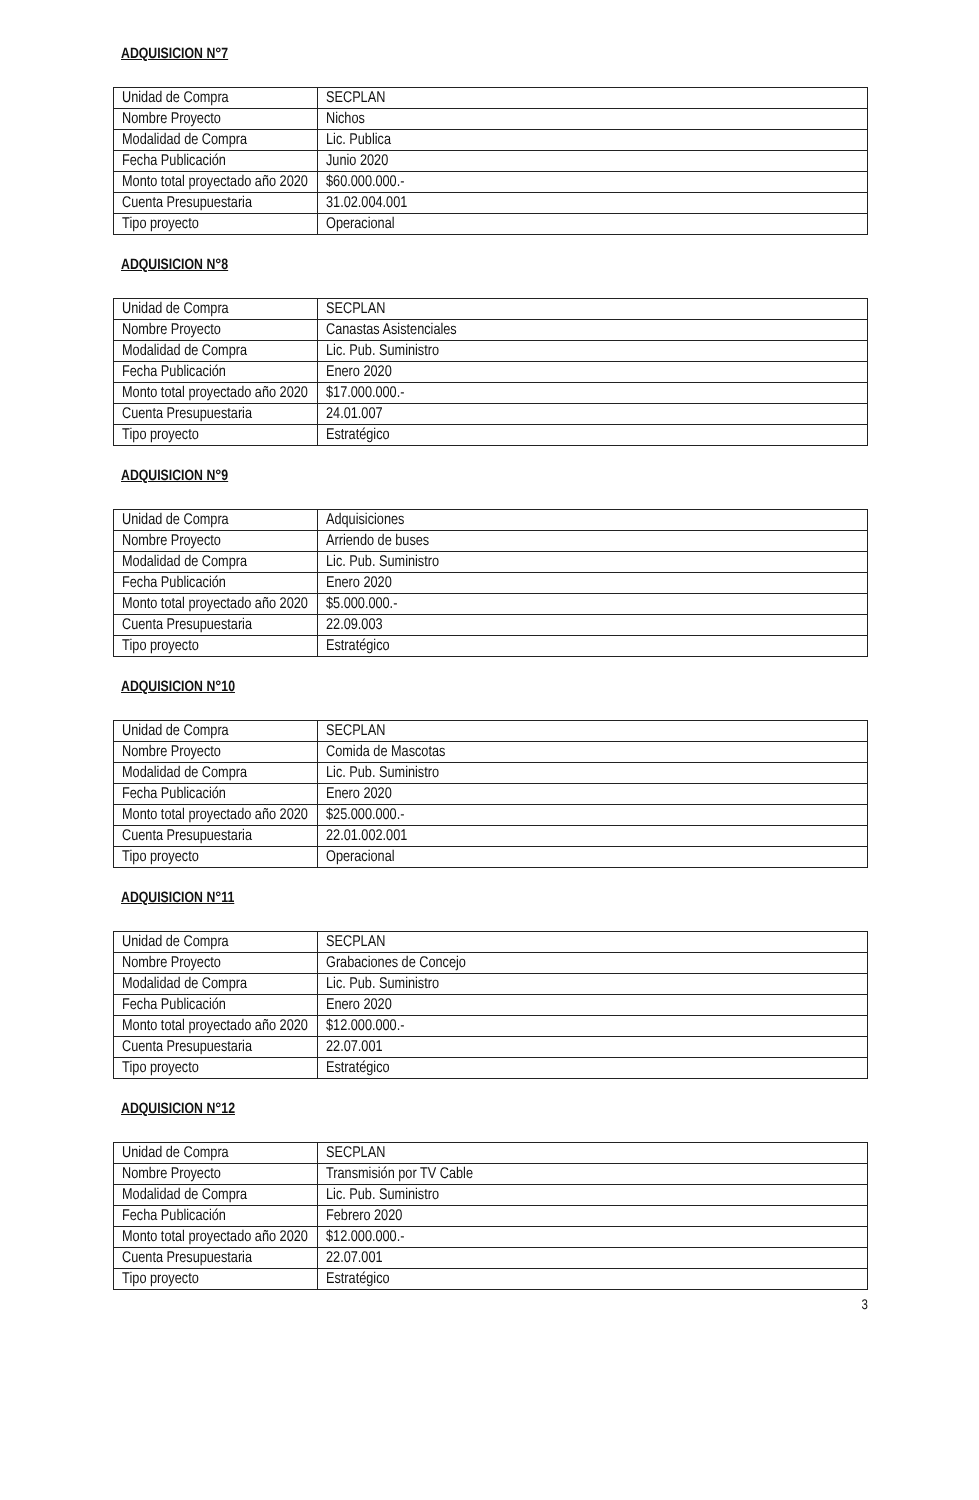ADQUISICION N°7
| Unidad de Compra | SECPLAN |
| Nombre Proyecto | Nichos |
| Modalidad de Compra | Lic. Publica |
| Fecha Publicación | Junio 2020 |
| Monto total proyectado año 2020 | $60.000.000.- |
| Cuenta Presupuestaria | 31.02.004.001 |
| Tipo proyecto | Operacional |
ADQUISICION N°8
| Unidad de Compra | SECPLAN |
| Nombre Proyecto | Canastas Asistenciales |
| Modalidad de Compra | Lic. Pub. Suministro |
| Fecha Publicación | Enero 2020 |
| Monto total proyectado año 2020 | $17.000.000.- |
| Cuenta Presupuestaria | 24.01.007 |
| Tipo proyecto | Estratégico |
ADQUISICION N°9
| Unidad de Compra | Adquisiciones |
| Nombre Proyecto | Arriendo de buses |
| Modalidad de Compra | Lic. Pub. Suministro |
| Fecha Publicación | Enero 2020 |
| Monto total proyectado año 2020 | $5.000.000.- |
| Cuenta Presupuestaria | 22.09.003 |
| Tipo proyecto | Estratégico |
ADQUISICION N°10
| Unidad de Compra | SECPLAN |
| Nombre Proyecto | Comida de Mascotas |
| Modalidad de Compra | Lic. Pub. Suministro |
| Fecha Publicación | Enero 2020 |
| Monto total proyectado año 2020 | $25.000.000.- |
| Cuenta Presupuestaria | 22.01.002.001 |
| Tipo proyecto | Operacional |
ADQUISICION N°11
| Unidad de Compra | SECPLAN |
| Nombre Proyecto | Grabaciones de Concejo |
| Modalidad de Compra | Lic. Pub. Suministro |
| Fecha Publicación | Enero 2020 |
| Monto total proyectado año 2020 | $12.000.000.- |
| Cuenta Presupuestaria | 22.07.001 |
| Tipo proyecto | Estratégico |
ADQUISICION N°12
| Unidad de Compra | SECPLAN |
| Nombre Proyecto | Transmisión por TV Cable |
| Modalidad de Compra | Lic. Pub. Suministro |
| Fecha Publicación | Febrero 2020 |
| Monto total proyectado año 2020 | $12.000.000.- |
| Cuenta Presupuestaria | 22.07.001 |
| Tipo proyecto | Estratégico |
3